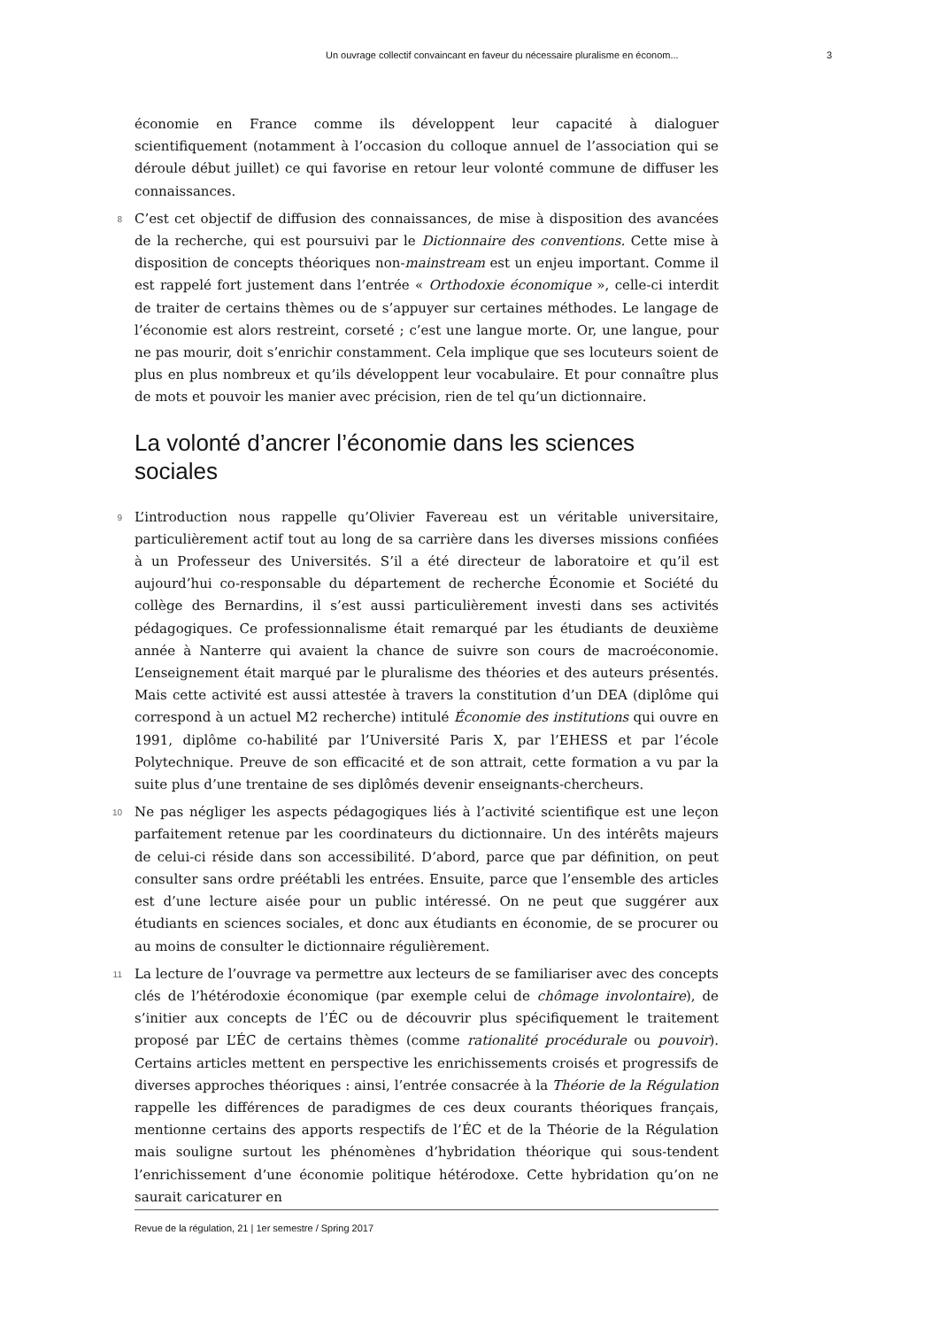Un ouvrage collectif convaincant en faveur du nécessaire pluralisme en économ... 3
économie en France comme ils développent leur capacité à dialoguer scientifiquement (notamment à l’occasion du colloque annuel de l’association qui se déroule début juillet) ce qui favorise en retour leur volonté commune de diffuser les connaissances.
8 C’est cet objectif de diffusion des connaissances, de mise à disposition des avancées de la recherche, qui est poursuivi par le Dictionnaire des conventions. Cette mise à disposition de concepts théoriques non-mainstream est un enjeu important. Comme il est rappelé fort justement dans l’entrée « Orthodoxie économique », celle-ci interdit de traiter de certains thèmes ou de s’appuyer sur certaines méthodes. Le langage de l’économie est alors restreint, corseté ; c’est une langue morte. Or, une langue, pour ne pas mourir, doit s’enrichir constamment. Cela implique que ses locuteurs soient de plus en plus nombreux et qu’ils développent leur vocabulaire. Et pour connaître plus de mots et pouvoir les manier avec précision, rien de tel qu’un dictionnaire.
La volonté d’ancrer l’économie dans les sciences sociales
9 L’introduction nous rappelle qu’Olivier Favereau est un véritable universitaire, particulièrement actif tout au long de sa carrière dans les diverses missions confiées à un Professeur des Universités. S’il a été directeur de laboratoire et qu’il est aujourd’hui co-responsable du département de recherche Économie et Société du collège des Bernardins, il s’est aussi particulièrement investi dans ses activités pédagogiques. Ce professionnalisme était remarqué par les étudiants de deuxième année à Nanterre qui avaient la chance de suivre son cours de macroéconomie. L’enseignement était marqué par le pluralisme des théories et des auteurs présentés. Mais cette activité est aussi attestée à travers la constitution d’un DEA (diplôme qui correspond à un actuel M2 recherche) intitulé Économie des institutions qui ouvre en 1991, diplôme co-habilité par l’Université Paris X, par l’EHESS et par l’école Polytechnique. Preuve de son efficacité et de son attrait, cette formation a vu par la suite plus d’une trentaine de ses diplômés devenir enseignants-chercheurs.
10 Ne pas négliger les aspects pédagogiques liés à l’activité scientifique est une leçon parfaitement retenue par les coordinateurs du dictionnaire. Un des intérêts majeurs de celui-ci réside dans son accessibilité. D’abord, parce que par définition, on peut consulter sans ordre préétabli les entrées. Ensuite, parce que l’ensemble des articles est d’une lecture aisée pour un public intéressé. On ne peut que suggérer aux étudiants en sciences sociales, et donc aux étudiants en économie, de se procurer ou au moins de consulter le dictionnaire régulièrement.
11 La lecture de l’ouvrage va permettre aux lecteurs de se familiariser avec des concepts clés de l’hétérodoxie économique (par exemple celui de chômage involontaire), de s’initier aux concepts de l’ÉC ou de découvrir plus spécifiquement le traitement proposé par L’ÉC de certains thèmes (comme rationalité procédurale ou pouvoir). Certains articles mettent en perspective les enrichissements croisés et progressifs de diverses approches théoriques : ainsi, l’entrée consacrée à la Théorie de la Régulation rappelle les différences de paradigmes de ces deux courants théoriques français, mentionne certains des apports respectifs de l’ÉC et de la Théorie de la Régulation mais souligne surtout les phénomènes d’hybridation théorique qui sous-tendent l’enrichissement d’une économie politique hétérodoxe. Cette hybridation qu’on ne saurait caricaturer en
Revue de la régulation, 21 | 1er semestre / Spring 2017